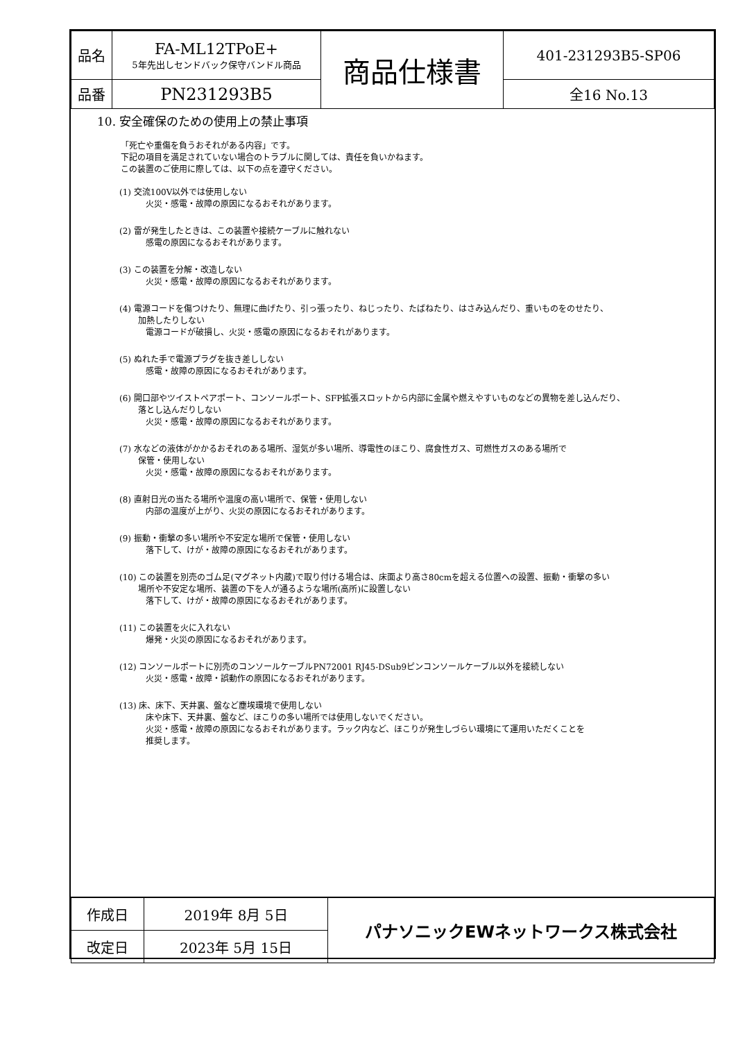| 品名 | FA-ML12TPoE+ 5年先出しセンドバック保守バンドル商品 | 商品仕様書 | 401-231293B5-SP06 |
| 品番 | PN231293B5 | | 全16 No.13 |
10. 安全確保のための使用上の禁止事項
「死亡や重傷を負うおそれがある内容」です。
下記の項目を満足されていない場合のトラブルに関しては、責任を負いかねます。
この装置のご使用に際しては、以下の点を遵守ください。
(1) 交流100V以外では使用しない
火災・感電・故障の原因になるおそれがあります。
(2) 雷が発生したときは、この装置や接続ケーブルに触れない
感電の原因になるおそれがあります。
(3) この装置を分解・改造しない
火災・感電・故障の原因になるおそれがあります。
(4) 電源コードを傷つけたり、無理に曲げたり、引っ張ったり、ねじったり、たばねたり、はさみ込んだり、重いものをのせたり、
加熱したりしない
電源コードが破損し、火災・感電の原因になるおそれがあります。
(5) ぬれた手で電源プラグを抜き差ししない
感電・故障の原因になるおそれがあります。
(6) 開口部やツイストペアポート、コンソールポート、SFP拡張スロットから内部に金属や燃えやすいものなどの異物を差し込んだり、
落とし込んだりしない
火災・感電・故障の原因になるおそれがあります。
(7) 水などの液体がかかるおそれのある場所、湿気が多い場所、導電性のほこり、腐食性ガス、可燃性ガスのある場所で
保管・使用しない
火災・感電・故障の原因になるおそれがあります。
(8) 直射日光の当たる場所や温度の高い場所で、保管・使用しない
内部の温度が上がり、火災の原因になるおそれがあります。
(9) 振動・衝撃の多い場所や不安定な場所で保管・使用しない
落下して、けが・故障の原因になるおそれがあります。
(10) この装置を別売のゴム足(マグネット内蔵)で取り付ける場合は、床面より高さ80cmを超える位置への設置、振動・衝撃の多い
場所や不安定な場所、装置の下を人が通るような場所(高所)に設置しない
落下して、けが・故障の原因になるおそれがあります。
(11) この装置を火に入れない
爆発・火災の原因になるおそれがあります。
(12) コンソールポートに別売のコンソールケーブルPN72001 RJ45-DSub9ピンコンソールケーブル以外を接続しない
火災・感電・故障・誤動作の原因になるおそれがあります。
(13) 床、床下、天井裏、盤など塵埃環境で使用しない
床や床下、天井裏、盤など、ほこりの多い場所では使用しないでください。
火災・感電・故障の原因になるおそれがあります。ラック内など、ほこりが発生しづらい環境にて運用いただくことを
推奨します。
| 作成日 | 2019年 8月 5日 | パナソニックEWネットワークス株式会社 |
| 改定日 | 2023年 5月 15日 | |